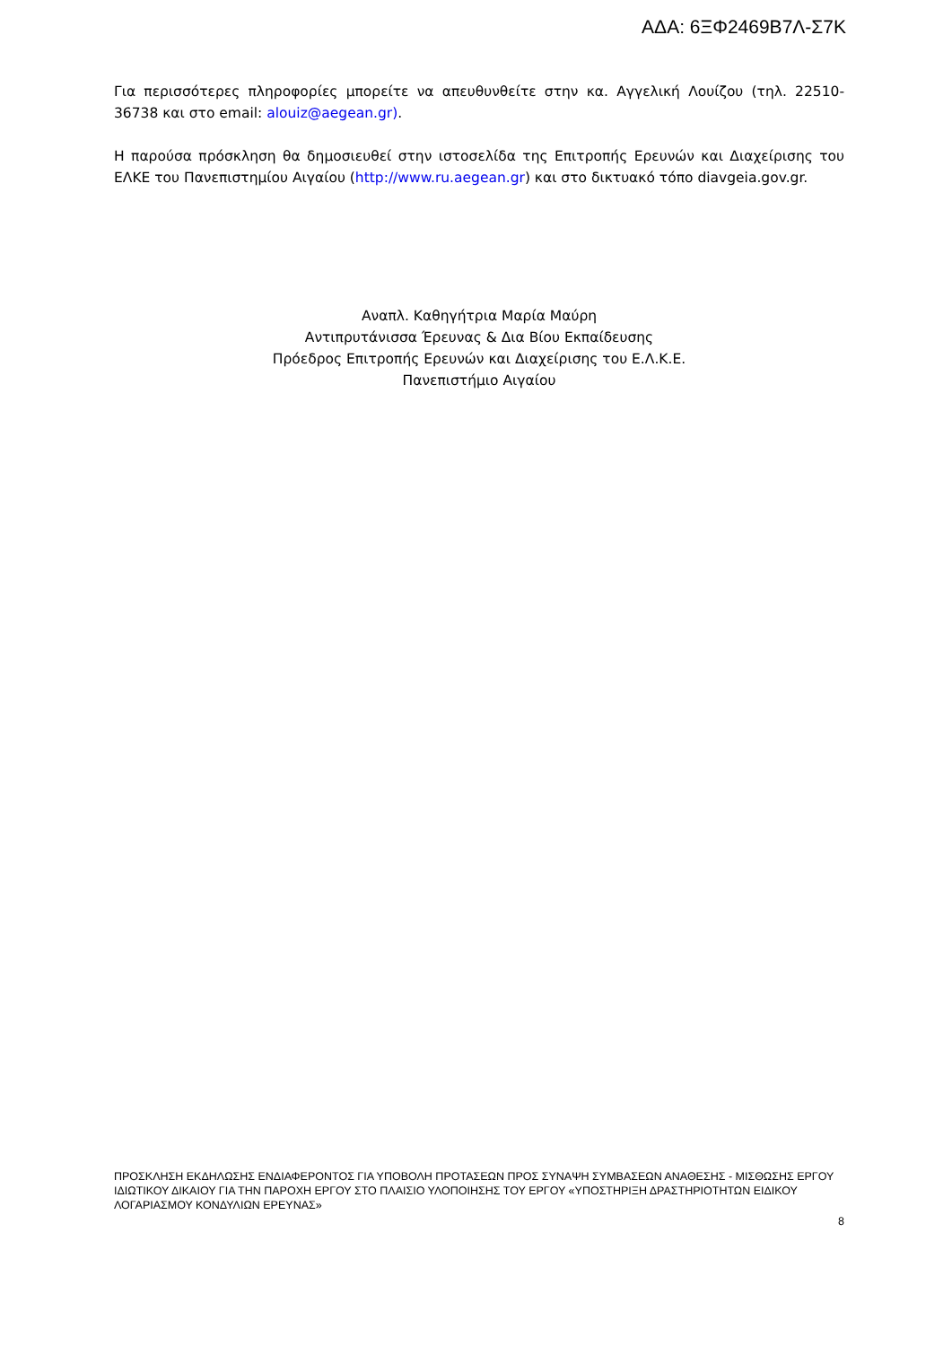ΑΔΑ: 6ΞΦ2469Β7Λ-Σ7Κ
Για περισσότερες πληροφορίες μπορείτε να απευθυνθείτε στην κα. Αγγελική Λουίζου (τηλ. 22510-36738 και στο email: alouiz@aegean.gr).
Η παρούσα πρόσκληση θα δημοσιευθεί στην ιστοσελίδα της Επιτροπής Ερευνών και Διαχείρισης του ΕΛΚΕ του Πανεπιστημίου Αιγαίου (http://www.ru.aegean.gr) και στο δικτυακό τόπο diavgeia.gov.gr.
Αναπλ. Καθηγήτρια Μαρία Μαύρη
Αντιπρυτάνισσα Έρευνας & Δια Βίου Εκπαίδευσης
Πρόεδρος Επιτροπής Ερευνών και Διαχείρισης του Ε.Λ.Κ.Ε.
Πανεπιστήμιο Αιγαίου
ΠΡΟΣΚΛΗΣΗ ΕΚΔΗΛΩΣΗΣ ΕΝΔΙΑΦΕΡΟΝΤΟΣ ΓΙΑ ΥΠΟΒΟΛΗ ΠΡΟΤΑΣΕΩΝ ΠΡΟΣ ΣΥΝΑΨΗ ΣΥΜΒΑΣΕΩΝ ΑΝΑΘΕΣΗΣ - ΜΙΣΘΩΣΗΣ ΕΡΓΟΥ ΙΔΙΩΤΙΚΟΥ ΔΙΚΑΙΟΥ ΓΙΑ ΤΗΝ ΠΑΡΟΧΗ ΕΡΓΟΥ ΣΤΟ ΠΛΑΙΣΙΟ ΥΛΟΠΟΙΗΣΗΣ ΤΟΥ ΕΡΓΟΥ «ΥΠΟΣΤΗΡΙΞΗ ΔΡΑΣΤΗΡΙΟΤΗΤΩΝ ΕΙΔΙΚΟΥ ΛΟΓΑΡΙΑΣΜΟΥ ΚΟΝΔΥΛΙΩΝ ΕΡΕΥΝΑΣ»
8